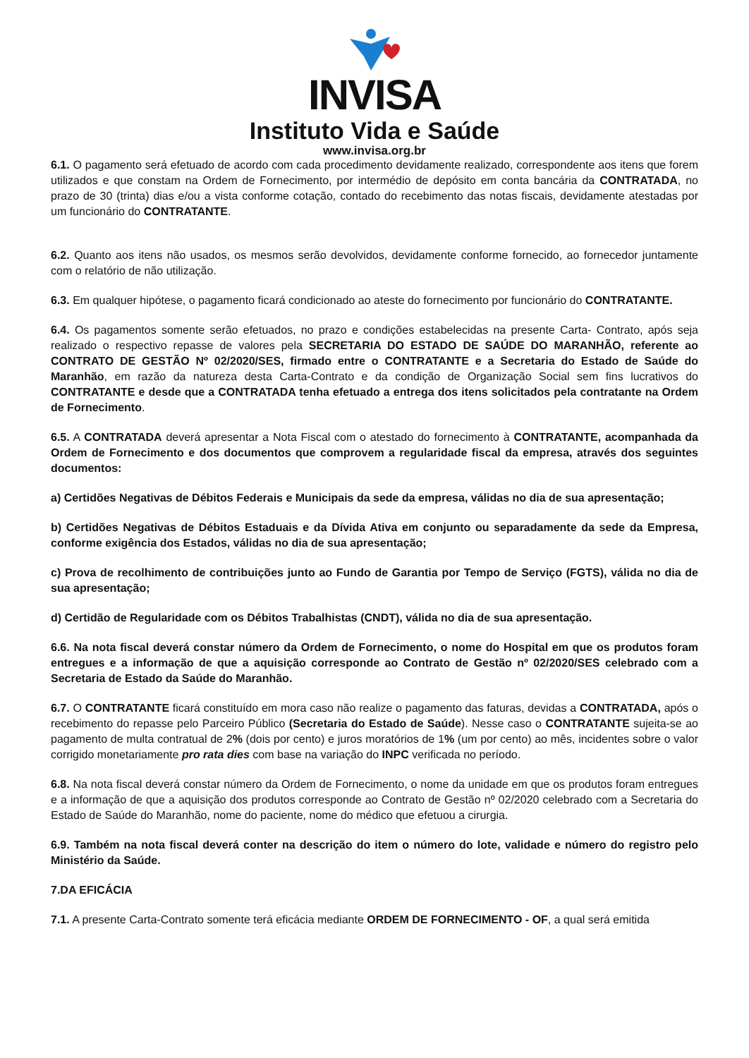INVISA
Instituto Vida e Saúde
www.invisa.org.br
6.1. O pagamento será efetuado de acordo com cada procedimento devidamente realizado, correspondente aos itens que forem utilizados e que constam na Ordem de Fornecimento, por intermédio de depósito em conta bancária da CONTRATADA, no prazo de 30 (trinta) dias e/ou a vista conforme cotação, contado do recebimento das notas fiscais, devidamente atestadas por um funcionário do CONTRATANTE.
6.2. Quanto aos itens não usados, os mesmos serão devolvidos, devidamente conforme fornecido, ao fornecedor juntamente com o relatório de não utilização.
6.3. Em qualquer hipótese, o pagamento ficará condicionado ao ateste do fornecimento por funcionário do CONTRATANTE.
6.4. Os pagamentos somente serão efetuados, no prazo e condições estabelecidas na presente Carta- Contrato, após seja realizado o respectivo repasse de valores pela SECRETARIA DO ESTADO DE SAÚDE DO MARANHÃO, referente ao CONTRATO DE GESTÃO Nº 02/2020/SES, firmado entre o CONTRATANTE e a Secretaria do Estado de Saúde do Maranhão, em razão da natureza desta Carta-Contrato e da condição de Organização Social sem fins lucrativos do CONTRATANTE e desde que a CONTRATADA tenha efetuado a entrega dos itens solicitados pela contratante na Ordem de Fornecimento.
6.5. A CONTRATADA deverá apresentar a Nota Fiscal com o atestado do fornecimento à CONTRATANTE, acompanhada da Ordem de Fornecimento e dos documentos que comprovem a regularidade fiscal da empresa, através dos seguintes documentos:
a) Certidões Negativas de Débitos Federais e Municipais da sede da empresa, válidas no dia de sua apresentação;
b) Certidões Negativas de Débitos Estaduais e da Dívida Ativa em conjunto ou separadamente da sede da Empresa, conforme exigência dos Estados, válidas no dia de sua apresentação;
c) Prova de recolhimento de contribuições junto ao Fundo de Garantia por Tempo de Serviço (FGTS), válida no dia de sua apresentação;
d) Certidão de Regularidade com os Débitos Trabalhistas (CNDT), válida no dia de sua apresentação.
6.6. Na nota fiscal deverá constar número da Ordem de Fornecimento, o nome do Hospital em que os produtos foram entregues e a informação de que a aquisição corresponde ao Contrato de Gestão nº 02/2020/SES celebrado com a Secretaria de Estado da Saúde do Maranhão.
6.7. O CONTRATANTE ficará constituído em mora caso não realize o pagamento das faturas, devidas a CONTRATADA, após o recebimento do repasse pelo Parceiro Público (Secretaria do Estado de Saúde). Nesse caso o CONTRATANTE sujeita-se ao pagamento de multa contratual de 2% (dois por cento) e juros moratórios de 1% (um por cento) ao mês, incidentes sobre o valor corrigido monetariamente pro rata dies com base na variação do INPC verificada no período.
6.8. Na nota fiscal deverá constar número da Ordem de Fornecimento, o nome da unidade em que os produtos foram entregues e a informação de que a aquisição dos produtos corresponde ao Contrato de Gestão nº 02/2020 celebrado com a Secretaria do Estado de Saúde do Maranhão, nome do paciente, nome do médico que efetuou a cirurgia.
6.9. Também na nota fiscal deverá conter na descrição do item o número do lote, validade e número do registro pelo Ministério da Saúde.
7.DA EFICÁCIA
7.1. A presente Carta-Contrato somente terá eficácia mediante ORDEM DE FORNECIMENTO - OF, a qual será emitida